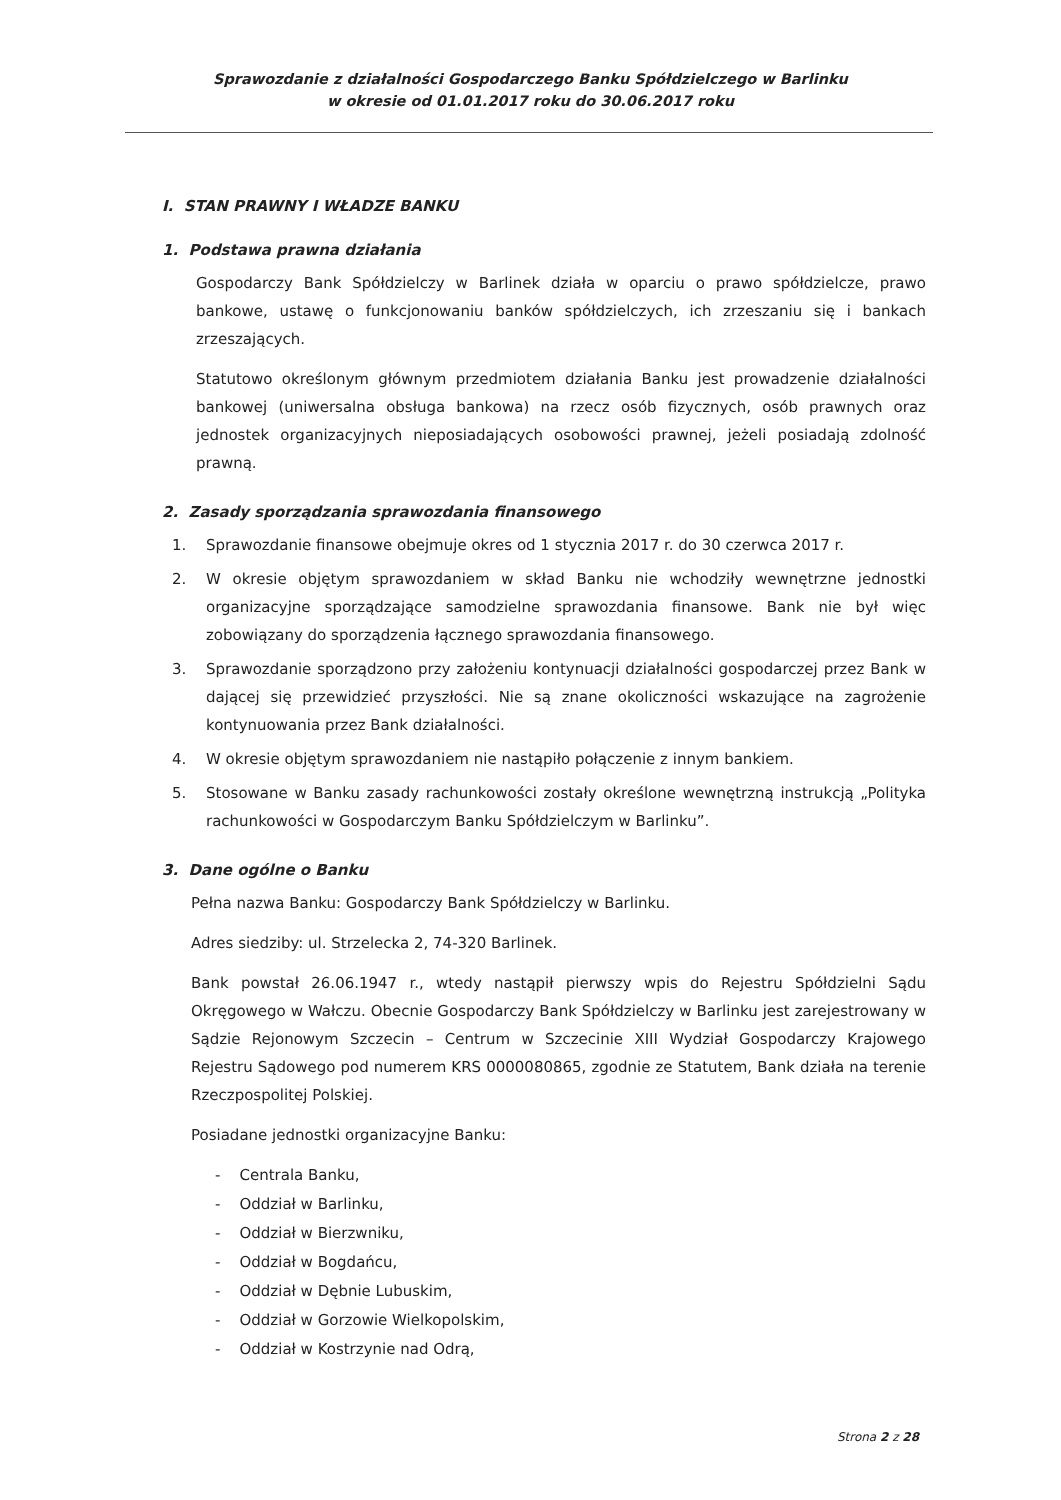Sprawozdanie z działalności Gospodarczego Banku Spółdzielczego w Barlinku
w okresie od 01.01.2017 roku do 30.06.2017 roku
I. STAN PRAWNY I WŁADZE BANKU
1. Podstawa prawna działania
Gospodarczy Bank Spółdzielczy w Barlinek działa w oparciu o prawo spółdzielcze, prawo bankowe, ustawę o funkcjonowaniu banków spółdzielczych, ich zrzeszaniu się i bankach zrzeszających.
Statutowo określonym głównym przedmiotem działania Banku jest prowadzenie działalności bankowej (uniwersalna obsługa bankowa) na rzecz osób fizycznych, osób prawnych oraz jednostek organizacyjnych nieposiadających osobowości prawnej, jeżeli posiadają zdolność prawną.
2. Zasady sporządzania sprawozdania finansowego
1. Sprawozdanie finansowe obejmuje okres od 1 stycznia 2017 r. do 30 czerwca 2017 r.
2. W okresie objętym sprawozdaniem w skład Banku nie wchodziły wewnętrzne jednostki organizacyjne sporządzające samodzielne sprawozdania finansowe. Bank nie był więc zobowiązany do sporządzenia łącznego sprawozdania finansowego.
3. Sprawozdanie sporządzono przy założeniu kontynuacji działalności gospodarczej przez Bank w dającej się przewidzieć przyszłości. Nie są znane okoliczności wskazujące na zagrożenie kontynuowania przez Bank działalności.
4. W okresie objętym sprawozdaniem nie nastąpiło połączenie z innym bankiem.
5. Stosowane w Banku zasady rachunkowości zostały określone wewnętrzną instrukcją „Polityka rachunkowości w Gospodarczym Banku Spółdzielczym w Barlinku”.
3. Dane ogólne o Banku
Pełna nazwa Banku: Gospodarczy Bank Spółdzielczy w Barlinku.
Adres siedziby: ul. Strzelecka 2, 74-320 Barlinek.
Bank powstał 26.06.1947 r., wtedy nastąpił pierwszy wpis do Rejestru Spółdzielni Sądu Okręgowego w Wałczu. Obecnie Gospodarczy Bank Spółdzielczy w Barlinku jest zarejestrowany w Sądzie Rejonowym Szczecin – Centrum w Szczecinie XIII Wydział Gospodarczy Krajowego Rejestru Sądowego pod numerem KRS 0000080865, zgodnie ze Statutem, Bank działa na terenie Rzeczpospolitej Polskiej.
Posiadane jednostki organizacyjne Banku:
- Centrala Banku,
- Oddział w Barlinku,
- Oddział w Bierzwniku,
- Oddział w Bogdańcu,
- Oddział w Dębnie Lubuskim,
- Oddział w Gorzowie Wielkopolskim,
- Oddział w Kostrzynie nad Odrą,
Strona 2 z 28